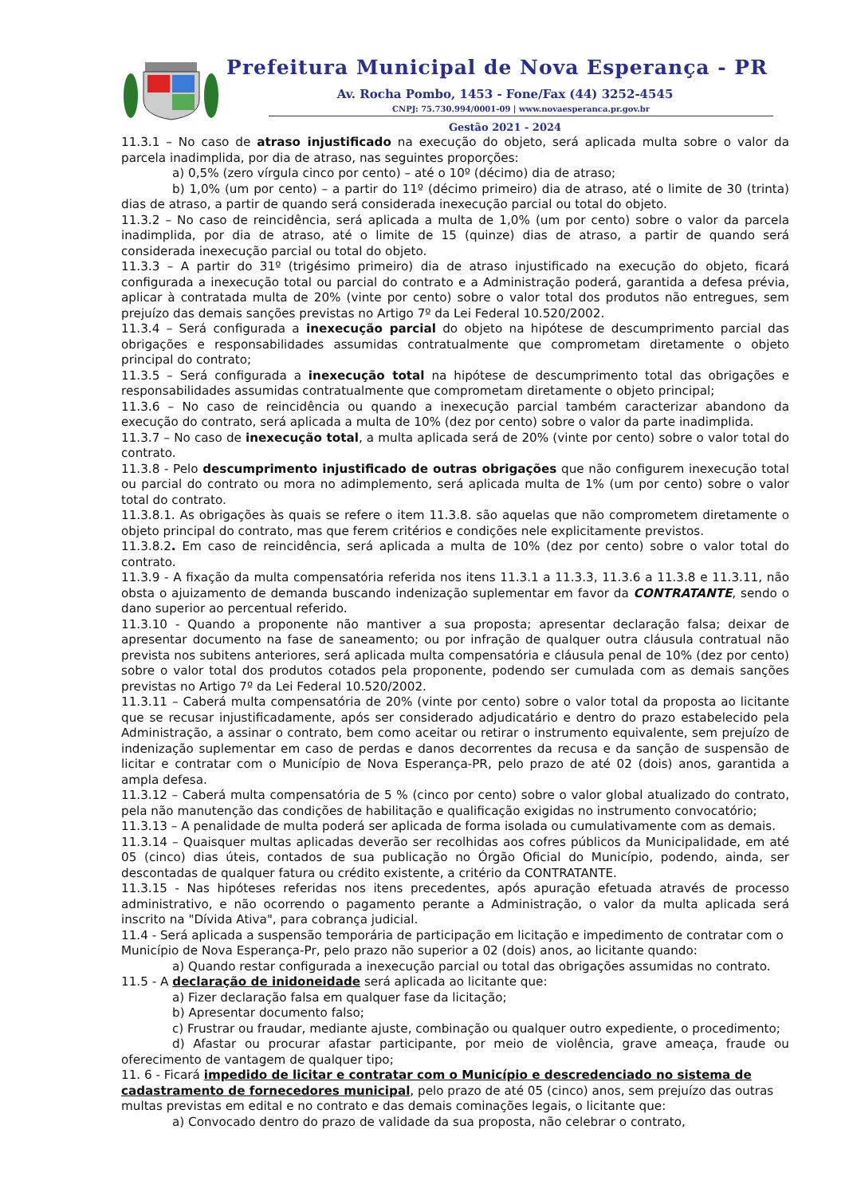Prefeitura Municipal de Nova Esperança - PR
Av. Rocha Pombo, 1453 - Fone/Fax (44) 3252-4545
CNPJ: 75.730.994/0001-09 | www.novaesperanca.pr.gov.br
Gestão 2021 - 2024
11.3.1 – No caso de atraso injustificado na execução do objeto, será aplicada multa sobre o valor da parcela inadimplida, por dia de atraso, nas seguintes proporções:
a) 0,5% (zero vírgula cinco por cento) – até o 10º (décimo) dia de atraso;
b) 1,0% (um por cento) – a partir do 11º (décimo primeiro) dia de atraso, até o limite de 30 (trinta) dias de atraso, a partir de quando será considerada inexecução parcial ou total do objeto.
11.3.2 – No caso de reincidência, será aplicada a multa de 1,0% (um por cento) sobre o valor da parcela inadimplida, por dia de atraso, até o limite de 15 (quinze) dias de atraso, a partir de quando será considerada inexecução parcial ou total do objeto.
11.3.3 – A partir do 31º (trigésimo primeiro) dia de atraso injustificado na execução do objeto, ficará configurada a inexecução total ou parcial do contrato e a Administração poderá, garantida a defesa prévia, aplicar à contratada multa de 20% (vinte por cento) sobre o valor total dos produtos não entregues, sem prejuízo das demais sanções previstas no Artigo 7º da Lei Federal 10.520/2002.
11.3.4 – Será configurada a inexecução parcial do objeto na hipótese de descumprimento parcial das obrigações e responsabilidades assumidas contratualmente que comprometam diretamente o objeto principal do contrato;
11.3.5 – Será configurada a inexecução total na hipótese de descumprimento total das obrigações e responsabilidades assumidas contratualmente que comprometam diretamente o objeto principal;
11.3.6 – No caso de reincidência ou quando a inexecução parcial também caracterizar abandono da execução do contrato, será aplicada a multa de 10% (dez por cento) sobre o valor da parte inadimplida.
11.3.7 – No caso de inexecução total, a multa aplicada será de 20% (vinte por cento) sobre o valor total do contrato.
11.3.8 - Pelo descumprimento injustificado de outras obrigações que não configurem inexecução total ou parcial do contrato ou mora no adimplemento, será aplicada multa de 1% (um por cento) sobre o valor total do contrato.
11.3.8.1. As obrigações às quais se refere o item 11.3.8. são aquelas que não comprometem diretamente o objeto principal do contrato, mas que ferem critérios e condições nele explicitamente previstos.
11.3.8.2. Em caso de reincidência, será aplicada a multa de 10% (dez por cento) sobre o valor total do contrato.
11.3.9 - A fixação da multa compensatória referida nos itens 11.3.1 a 11.3.3, 11.3.6 a 11.3.8 e 11.3.11, não obsta o ajuizamento de demanda buscando indenização suplementar em favor da CONTRATANTE, sendo o dano superior ao percentual referido.
11.3.10 - Quando a proponente não mantiver a sua proposta; apresentar declaração falsa; deixar de apresentar documento na fase de saneamento; ou por infração de qualquer outra cláusula contratual não prevista nos subitens anteriores, será aplicada multa compensatória e cláusula penal de 10% (dez por cento) sobre o valor total dos produtos cotados pela proponente, podendo ser cumulada com as demais sanções previstas no Artigo 7º da Lei Federal 10.520/2002.
11.3.11 – Caberá multa compensatória de 20% (vinte por cento) sobre o valor total da proposta ao licitante que se recusar injustificadamente, após ser considerado adjudicatário e dentro do prazo estabelecido pela Administração, a assinar o contrato, bem como aceitar ou retirar o instrumento equivalente, sem prejuízo de indenização suplementar em caso de perdas e danos decorrentes da recusa e da sanção de suspensão de licitar e contratar com o Município de Nova Esperança-PR, pelo prazo de até 02 (dois) anos, garantida a ampla defesa.
11.3.12 – Caberá multa compensatória de 5 % (cinco por cento) sobre o valor global atualizado do contrato, pela não manutenção das condições de habilitação e qualificação exigidas no instrumento convocatório;
11.3.13 – A penalidade de multa poderá ser aplicada de forma isolada ou cumulativamente com as demais.
11.3.14 – Quaisquer multas aplicadas deverão ser recolhidas aos cofres públicos da Municipalidade, em até 05 (cinco) dias úteis, contados de sua publicação no Órgão Oficial do Município, podendo, ainda, ser descontadas de qualquer fatura ou crédito existente, a critério da CONTRATANTE.
11.3.15 - Nas hipóteses referidas nos itens precedentes, após apuração efetuada através de processo administrativo, e não ocorrendo o pagamento perante a Administração, o valor da multa aplicada será inscrito na "Dívida Ativa", para cobrança judicial.
11.4 - Será aplicada a suspensão temporária de participação em licitação e impedimento de contratar com o Município de Nova Esperança-Pr, pelo prazo não superior a 02 (dois) anos, ao licitante quando:
a) Quando restar configurada a inexecução parcial ou total das obrigações assumidas no contrato.
11.5 - A declaração de inidoneidade será aplicada ao licitante que:
a) Fizer declaração falsa em qualquer fase da licitação;
b) Apresentar documento falso;
c) Frustrar ou fraudar, mediante ajuste, combinação ou qualquer outro expediente, o procedimento;
d) Afastar ou procurar afastar participante, por meio de violência, grave ameaça, fraude ou oferecimento de vantagem de qualquer tipo;
11. 6 - Ficará impedido de licitar e contratar com o Município e descredenciado no sistema de cadastramento de fornecedores municipal, pelo prazo de até 05 (cinco) anos, sem prejuízo das outras multas previstas em edital e no contrato e das demais cominações legais, o licitante que:
a) Convocado dentro do prazo de validade da sua proposta, não celebrar o contrato,